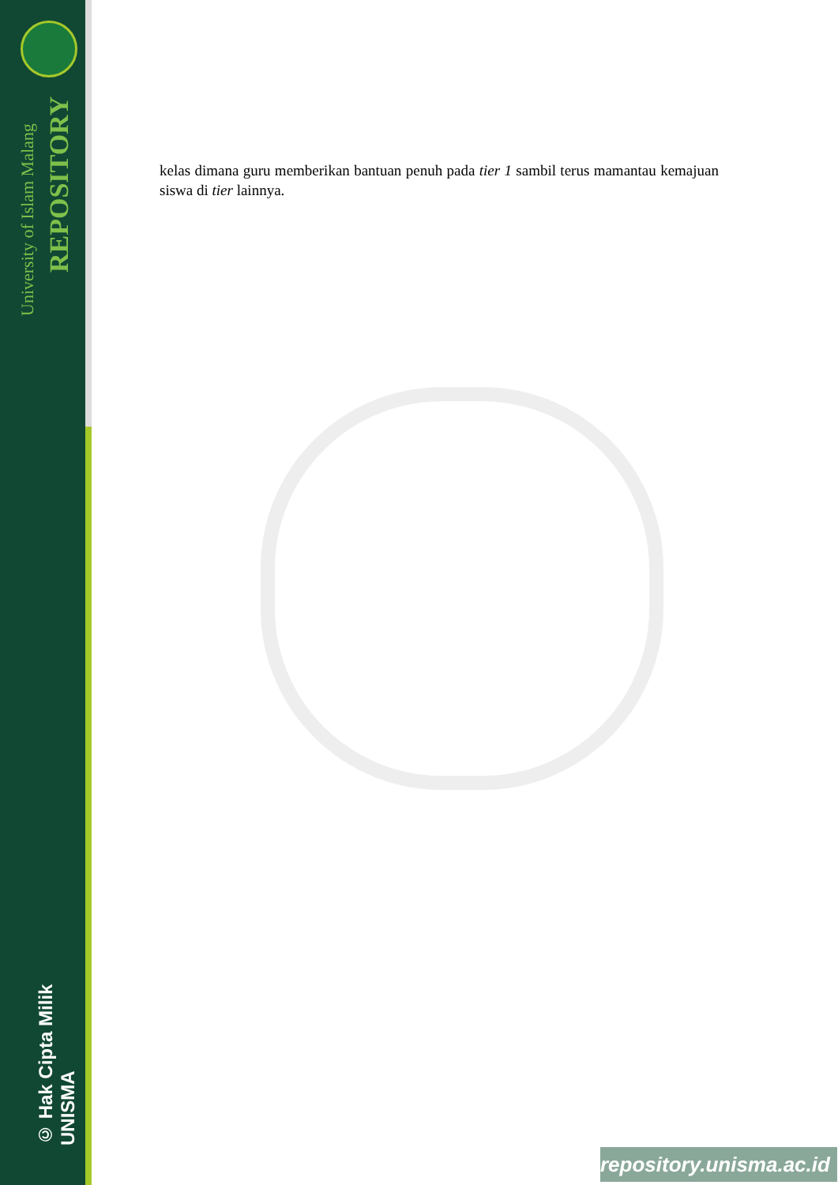University of Islam Malang
REPOSITORY
© Hak Cipta Milik UNISMA
kelas dimana guru memberikan bantuan penuh pada tier 1 sambil terus mamantau kemajuan siswa di tier lainnya.
repository.unisma.ac.id